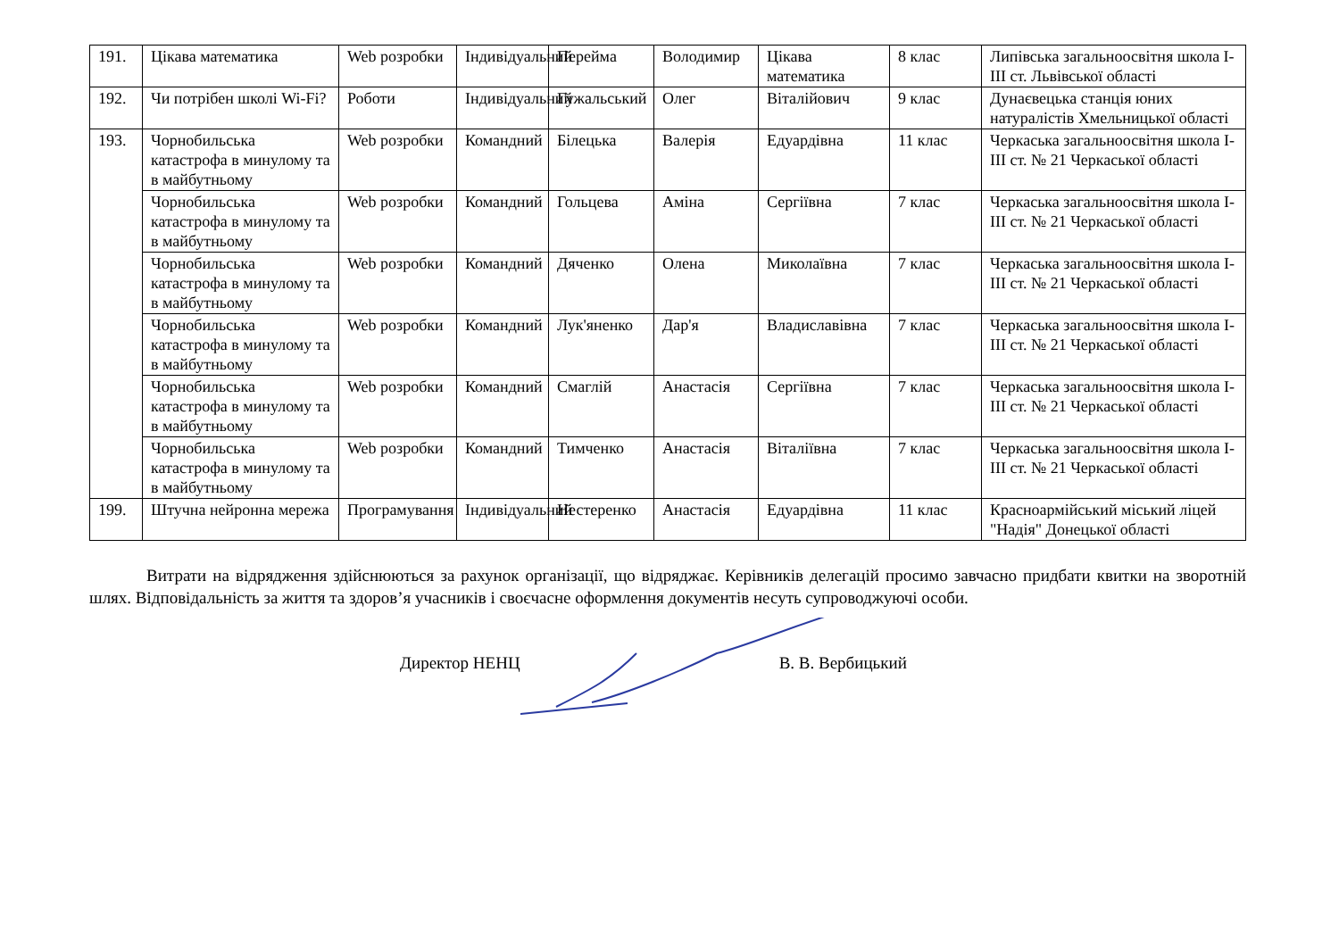| 191. | Цікава математика | Web розробки | Індивідуальний | Перейма | Володимир | Цікава математика | 8 клас | Липівська загальноосвітня школа І-ІІІ ст. Львівської області |
| 192. | Чи потрібен школі Wi-Fi? | Роботи | Індивідуальний | Гужальський | Олег | Віталійович | 9 клас | Дунаєвецька станція юних натуралістів Хмельницької області |
| 193. | Чорнобильська катастрофа в минулому та в майбутньому | Web розробки | Командний | Білецька | Валерія | Едуардівна | 11 клас | Черкаська загальноосвітня школа І-ІІІ ст. № 21 Черкаської області |
| | Чорнобильська катастрофа в минулому та в майбутньому | Web розробки | Командний | Гольцева | Аміна | Сергіївна | 7 клас | Черкаська загальноосвітня школа І-ІІІ ст. № 21 Черкаської області |
| | Чорнобильська катастрофа в минулому та в майбутньому | Web розробки | Командний | Дяченко | Олена | Миколаївна | 7 клас | Черкаська загальноосвітня школа І-ІІІ ст. № 21 Черкаської області |
| | Чорнобильська катастрофа в минулому та в майбутньому | Web розробки | Командний | Лук'яненко | Дар'я | Владиславівна | 7 клас | Черкаська загальноосвітня школа І-ІІІ ст. № 21 Черкаської області |
| | Чорнобильська катастрофа в минулому та в майбутньому | Web розробки | Командний | Смаглій | Анастасія | Сергіївна | 7 клас | Черкаська загальноосвітня школа І-ІІІ ст. № 21 Черкаської області |
| | Чорнобильська катастрофа в минулому та в майбутньому | Web розробки | Командний | Тимченко | Анастасія | Віталіївна | 7 клас | Черкаська загальноосвітня школа І-ІІІ ст. № 21 Черкаської області |
| 199. | Штучна нейронна мережа | Програмування | Індивідуальний | Нестеренко | Анастасія | Едуардівна | 11 клас | Красноармійський міський ліцей "Надія" Донецької області |
Витрати на відрядження здійснюються за рахунок організації, що відряджає. Керівників делегацій просимо завчасно придбати квитки на зворотній шлях. Відповідальність за життя та здоров’я учасників і своєчасне оформлення документів несуть супроводжуючі особи.
Директор НЕНЦ В. В. Вербицький